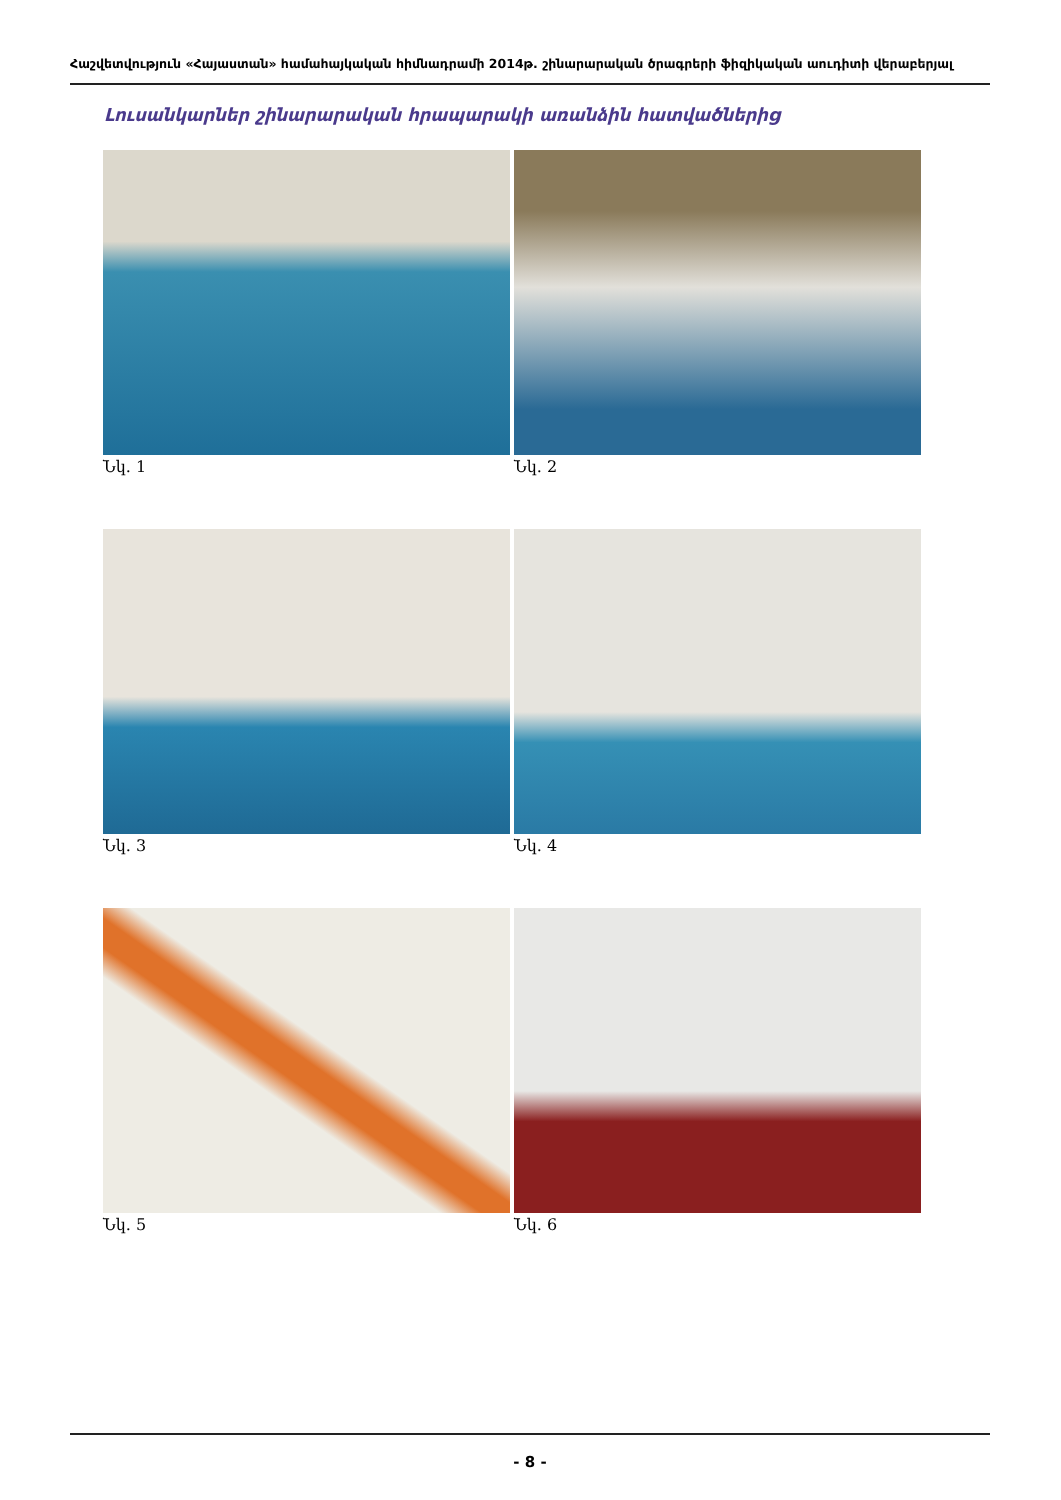Հաշվետվություն «Հայաստան» համահայկական հիմնադրամի 2014թ. շինարարական ծրագրերի ֆիզիկական աուդիտի վերաբերյալ
Լուսանկարներ շինարարական հրապարակի առանձին հատվածներից
Նկ. 1
Նկ. 2
Նկ. 3
Նկ. 4
Նկ. 5
Նկ. 6
- 8 -